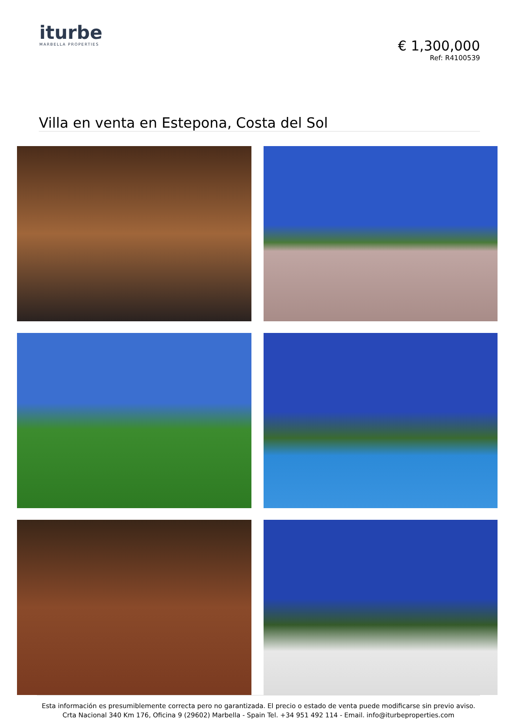iturbe
MARBELLA PROPERTIES
€ 1,300,000
Ref: R4100539
Villa en venta en Estepona, Costa del Sol
Esta información es presumiblemente correcta pero no garantizada. El precio o estado de venta puede modificarse sin previo aviso.
Crta Nacional 340 Km 176, Oficina 9 (29602) Marbella - Spain Tel. +34 951 492 114 - Email. info@iturbeproperties.com